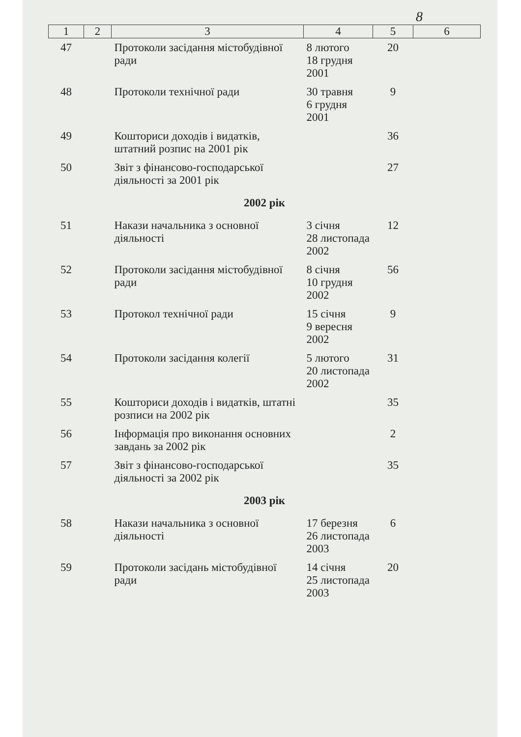8
| 1 | 2 | 3 | 4 | 5 | 6 |
| --- | --- | --- | --- | --- | --- |
| 47 | | Протоколи засідання містобудівної ради | 8 лютого 18 грудня 2001 | 20 | |
| 48 | | Протоколи технічної ради | 30 травня 6 грудня 2001 | 9 | |
| 49 | | Кошториси доходів і видатків, штатний розпис на 2001 рік | | 36 | |
| 50 | | Звіт з фінансово-господарської діяльності за 2001 рік | | 27 | |
| 2002 рік | | | | | |
| 51 | | Накази начальника з основної діяльності | 3 січня 28 листопада 2002 | 12 | |
| 52 | | Протоколи засідання містобудівної ради | 8 січня 10 грудня 2002 | 56 | |
| 53 | | Протокол технічної ради | 15 січня 9 вересня 2002 | 9 | |
| 54 | | Протоколи засідання колегії | 5 лютого 20 листопада 2002 | 31 | |
| 55 | | Кошториси доходів і видатків, штатні розписи на 2002 рік | | 35 | |
| 56 | | Інформація про виконання основних завдань за 2002 рік | | 2 | |
| 57 | | Звіт з фінансово-господарської діяльності за 2002 рік | | 35 | |
| 2003 рік | | | | | |
| 58 | | Накази начальника з основної діяльності | 17 березня 26 листопада 2003 | 6 | |
| 59 | | Протоколи засідань містобудівної ради | 14 січня 25 листопада 2003 | 20 | |